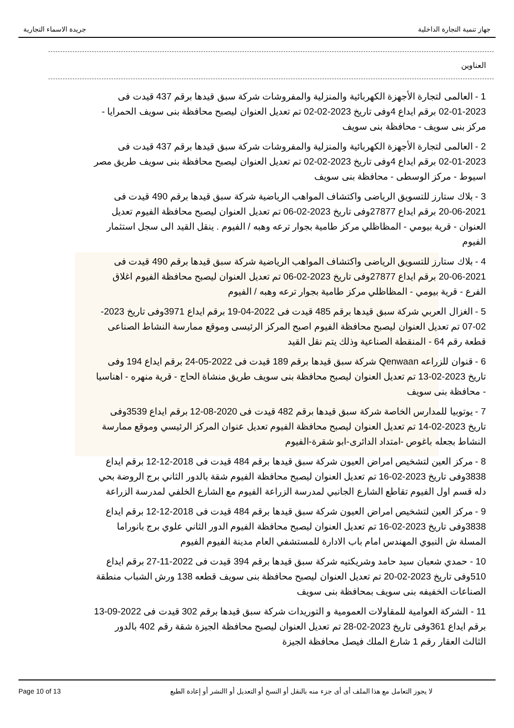جهاز تنمية التجارة الداخلية جريدة الاسماء التجارية
العناوين
1 - العالمى لتجارة الأجهزة الكهربائية والمنزلية والمفروشات شركة سبق قيدها برقم 437 قيدت فى 2023-01-02 برقم ايداع 4وفى تاريخ 2023-02-02 تم تعديل العنوان ليصبح محافظة بنى سويف الحمرايا - مركز بنى سويف - محافظة بنى سويف
2 - العالمى لتجارة الأجهزة الكهربائية والمنزلية والمفروشات شركة سبق قيدها برقم 437 قيدت فى 2023-01-02 برقم ايداع 4وفى تاريخ 2023-02-02 تم تعديل العنوان ليصبح محافظة بنى سويف طريق مصر اسيوط - مركز الوسطى - محافظة بنى سويف
3 - بلاك ستارز للتسويق الرياضى واكتشاف المواهب الرياضية شركة سبق قيدها برقم 490 قيدت فى 2021-06-20 برقم ايداع 27877وفى تاريخ 2023-02-06 تم تعديل العنوان ليصبح محافظة الفيوم تعديل العنوان - قرية بيومي - المظاظلي مركز طامية بجوار ترعه وهبه / الفيوم . ينقل القيد الى سجل استثمار الفيوم
4 - بلاك ستارز للتسويق الرياضى واكتشاف المواهب الرياضية شركة سبق قيدها برقم 490 قيدت فى 2021-06-20 برقم ايداع 27877وفى تاريخ 2023-02-06 تم تعديل العنوان ليصبح محافظة الفيوم اغلاق الفرع - قرية بيومي - المظاظلي مركز طامية بجوار ترعه وهبه / الفيوم
5 - الغزال العربي شركة سبق قيدها برقم 485 قيدت فى 2022-04-19 برقم ايداع 3971وفى تاريخ 2023-02-07 تم تعديل العنوان ليصبح محافظة الفيوم اصبح المركز الرئيسى وموقع ممارسة النشاط الصناعى قطعة رقم 64 - المنقطة الصناعية وذلك يتم نقل القيد
6 - قنوان للزراعه Qenwaan شركة سبق قيدها برقم 189 قيدت فى 2022-05-24 برقم ايداع 194 وفى تاريخ 2023-02-13 تم تعديل العنوان ليصبح محافظة بنى سويف طريق منشاة الحاج - قرية منهره - اهناسيا - محافظة بنى سويف
7 - يوتوبيا للمدارس الخاصة شركة سبق قيدها برقم 482 قيدت فى 2020-08-12 برقم ايداع 3539وفى تاريخ 2023-02-14 تم تعديل العنوان ليصبح محافظة الفيوم تعديل عنوان المركز الرئيسي وموقع ممارسة النشاط بجعله باغوص -امتداد الدائرى-ابو شقرة-الفيوم
8 - مركز العين لتشخيص امراض العيون شركة سبق قيدها برقم 484 قيدت فى 2018-12-12 برقم ايداع 3838وفى تاريخ 2023-02-16 تم تعديل العنوان ليصبح محافظة الفيوم شقة بالدور الثاني برج الروضة بحي دله قسم اول الفيوم تقاطع الشارع الجانبي لمدرسة الزراعة الفيوم مع الشارع الخلفي لمدرسة الزراعة
9 - مركز العين لتشخيص امراض العيون شركة سبق قيدها برقم 484 قيدت فى 2018-12-12 برقم ايداع 3838وفى تاريخ 2023-02-16 تم تعديل العنوان ليصبح محافظة الفيوم الدور الثاني علوي برج بانوراما المسلة ش النبوي المهندس امام باب الادارة للمستشفي العام مدينة الفيوم الفيوم
10 - حمدي شعبان سيد حامد وشريكتيه شركة سبق قيدها برقم 394 قيدت فى 2022-11-27 برقم ايداع 510وفى تاريخ 2023-02-20 تم تعديل العنوان ليصبح محافظة بنى سويف قطعه 138 ورش الشباب منطقة الصناعات الخفيفه بنى سويف بمحافظة بنى سويف
11 - الشركة العوامية للمقاولات العمومية و التوريدات شركة سبق قيدها برقم 302 قيدت فى 2022-09-13 برقم ايداع 361وفى تاريخ 2023-02-28 تم تعديل العنوان ليصبح محافظة الجيزة شقة رقم 402 بالدور الثالث العقار رقم 1 شارع الملك فيصل محافظة الجيزة
Page 10 of 13 لا يجوز التعامل مع هذا الملف أى أى جزء منه بالنقل أو النسخ أو التعديل أو االنشر أو إعادة الطبع